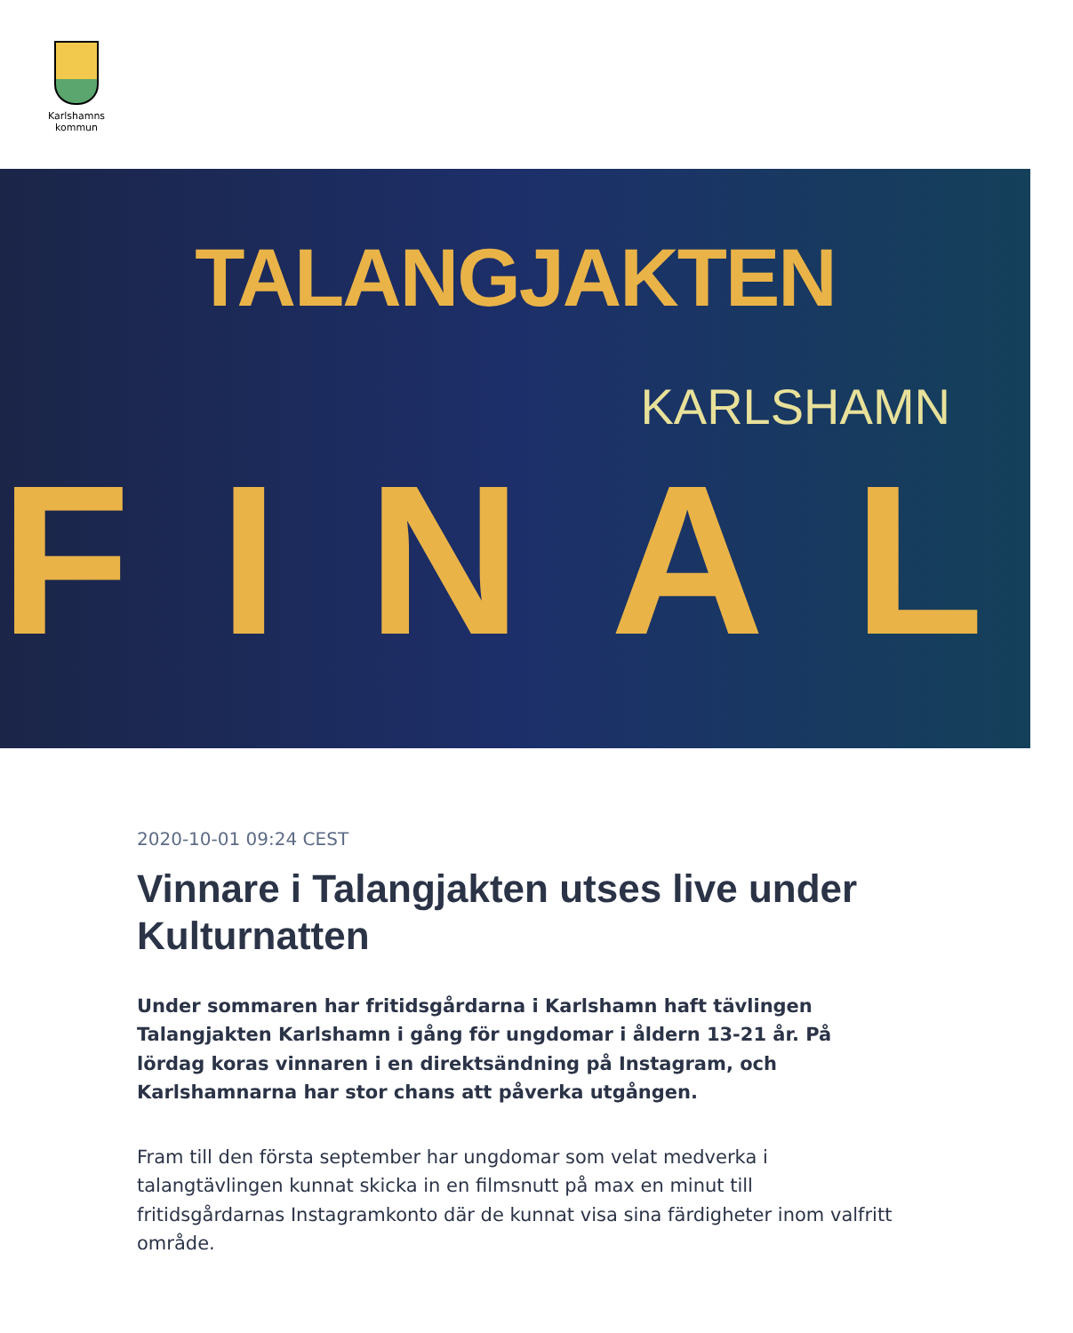Karlshamns
kommun
TALANGJAKTEN
KARLSHAMN
FINAL
2020-10-01 09:24 CEST
Vinnare i Talangjakten utses live under Kulturnatten
Under sommaren har fritidsgårdarna i Karlshamn haft tävlingen Talangjakten Karlshamn i gång för ungdomar i åldern 13-21 år. På lördag koras vinnaren i en direktsändning på Instagram, och Karlshamnarna har stor chans att påverka utgången.
Fram till den första september har ungdomar som velat medverka i talangtävlingen kunnat skicka in en filmsnutt på max en minut till fritidsgårdarnas Instagramkonto där de kunnat visa sina färdigheter inom valfritt område.